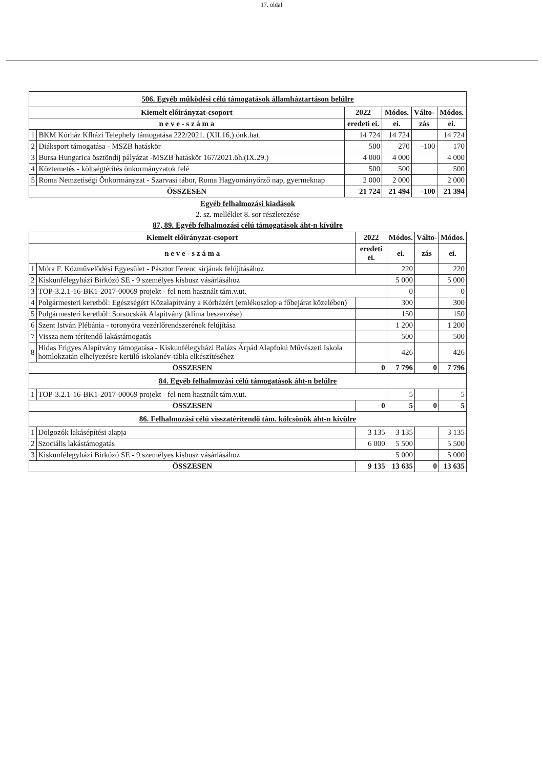17. oldal
| 506. Egyéb működési célú támogatások államháztartáson belülre | | | | | |
| Kiemelt előirányzat-csoport | | 2022 | Módos. | Válto- | Módos. |
| n e v e - s z á m a | | eredeti ei. | ei. | zás | ei. |
| 1 | BKM Kórház Kfházi Telephely támogatása 222/2021. (XII.16.) önk.hat. | 14 724 | 14 724 | | 14 724 |
| 2 | Diáksport támogatása - MSZB hatáskör | 500 | 270 | -100 | 170 |
| 3 | Bursa Hungarica ösztöndíj pályázat -MSZB hatáskör 167/2021.öh.(IX.29.) | 4 000 | 4 000 | | 4 000 |
| 4 | Köztemetés - költségtérítés önkormányzatok felé | 500 | 500 | | 500 |
| 5 | Roma Nemzetiségi Önkormányzat - Szarvasi tábor, Roma Hagyományőrző nap, gyermeknap | 2 000 | 2 000 | | 2 000 |
| ÖSSZESEN | | 21 724 | 21 494 | -100 | 21 394 |
Egyéb felhalmozási kiadások
2. sz. melléklet 8. sor részletezése
87, 89. Egyéb felhalmozási célú támogatások áht-n kívülre
| Kiemelt előirányzat-csoport | | 2022 | Módos. | Válto- | Módos. |
| --- | --- | --- | --- | --- | --- |
| n e v e - s z á m a | | eredeti ei. | ei. | zás | ei. |
| 1 | Móra F. Közművelődési Egyesület - Pásztor Ferenc sírjának felújításához | | 220 | | 220 |
| 2 | Kiskunfélegyházi Birkózó SE - 9 személyes kisbusz vásárlásához | | 5 000 | | 5 000 |
| 3 | TOP-3.2.1-16-BK1-2017-00069 projekt - fel nem használt tám.v.ut. | | 0 | | 0 |
| 4 | Polgármesteri keretből: Egészségért Közalapítvány a Kórházért (emlékoszlop a főbejárat közelében) | | 300 | | 300 |
| 5 | Polgármesteri keretből: Sorsocskák Alapítvány (klíma beszerzése) | | 150 | | 150 |
| 6 | Szent István Plébánia - toronyóra vezérlőrendszerének felújítása | | 1 200 | | 1 200 |
| 7 | Vissza nem térítendő lakástámogatás | | 500 | | 500 |
| 8 | Hidas Frigyes Alapítvány támogatása - Kiskunfélegyházi Balázs Árpád Alapfokú Művészeti Iskola homlokzatán elhelyezésre kerülő iskolanév-tábla elkészítéséhez | | 426 | | 426 |
| ÖSSZESEN | | 0 | 7 796 | 0 | 7 796 |
| 84. Egyéb felhalmozási célú támogatások áht-n belülre | | | | | |
| 1 | TOP-3.2.1-16-BK1-2017-00069 projekt - fel nem használt tám.v.ut. | | 5 | | 5 |
| ÖSSZESEN | | 0 | 5 | 0 | 5 |
| 86. Felhalmozási célú visszatérítendő tám. kölcsönök áht-n kívülre | | | | | |
| 1 | Dolgozók lakásépítési alapja | 3 135 | 3 135 | | 3 135 |
| 2 | Szociális lakástámogatás | 6 000 | 5 500 | | 5 500 |
| 3 | Kiskunfélegyházi Birkózó SE - 9 személyes kisbusz vásárlásához | | 5 000 | | 5 000 |
| ÖSSZESEN | | 9 135 | 13 635 | 0 | 13 635 |